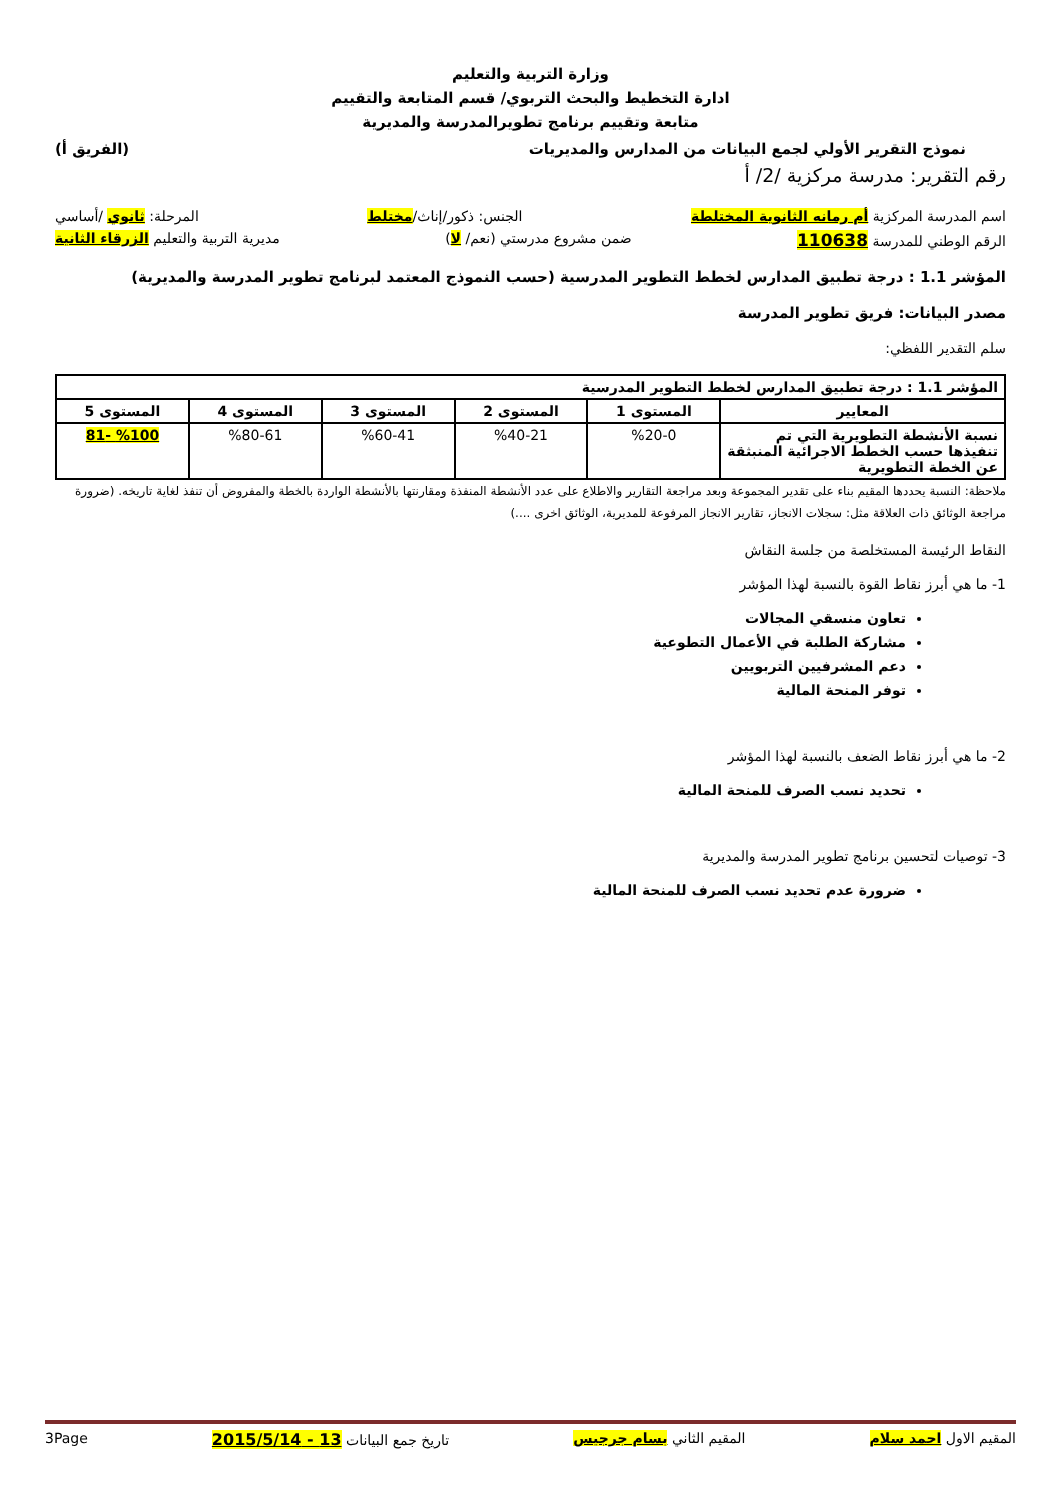وزارة التربية والتعليم
ادارة التخطيط والبحث التربوي/ قسم المتابعة والتقييم
متابعة وتقييم برنامج تطويرالمدرسة والمديرية
نموذج التقرير الأولي لجمع البيانات من المدارس والمديريات (الفريق أ)
رقم التقرير: مدرسة مركزية /2/ أ
اسم المدرسة المركزية أم رمانه الثانوية المختلطة الجنس: ذكور/إناث/مختلط المرحلة: ثانوي /أساسي
الرقم الوطني للمدرسة 110638 ضمن مشروع مدرستي (نعم/ لا) مديرية التربية والتعليم الزرقاء الثانية
المؤشر 1.1 : درجة تطبيق المدارس لخطط التطوير المدرسية (حسب النموذج المعتمد لبرنامج تطوير المدرسة والمديرية)
مصدر البيانات: فريق تطوير المدرسة
سلم التقدير اللفظي:
| المؤشر 1.1 : درجة تطبيق المدارس لخطط التطوير المدرسية | | | | | |
| --- | --- | --- | --- | --- | --- |
| المعايير | المستوى 1 | المستوى 2 | المستوى 3 | المستوى 4 | المستوى 5 |
| نسبة الأنشطة التطويرية التي تم تنفيذها حسب الخطط الاجرائية المنبثقة عن الخطة التطويرية | %20-0 | %40-21 | %60-41 | %80-61 | %100 -81 |
ملاحظة: النسبة يحددها المقيم بناء على تقدير المجموعة وبعد مراجعة التقارير والاطلاع على عدد الأنشطة المنفذة ومقارنتها بالأنشطة الواردة بالخطة والمفروض أن تنفذ لغاية تاريخه. (ضرورة مراجعة الوثائق ذات العلاقة مثل: سجلات الانجاز، تقارير الانجاز المرفوعة للمديرية، الوثائق اخرى ....)
النقاط الرئيسة المستخلصة من جلسة النقاش
1- ما هي أبرز نقاط القوة بالنسبة لهذا المؤشر
تعاون منسقي المجالات
مشاركة الطلبة في الأعمال التطوعية
دعم المشرفيين التربويين
توفر المنحة المالية
2- ما هي أبرز نقاط الضعف بالنسبة لهذا المؤشر
تحديد نسب الصرف للمنحة المالية
3- توصيات لتحسين برنامج تطوير المدرسة والمديرية
ضرورة عدم تحديد نسب الصرف للمنحة المالية
المقيم الاول احمد سلام المقيم الثاني بسام جرجيس تاريخ جمع البيانات 13 - 2015/5/14 3Page